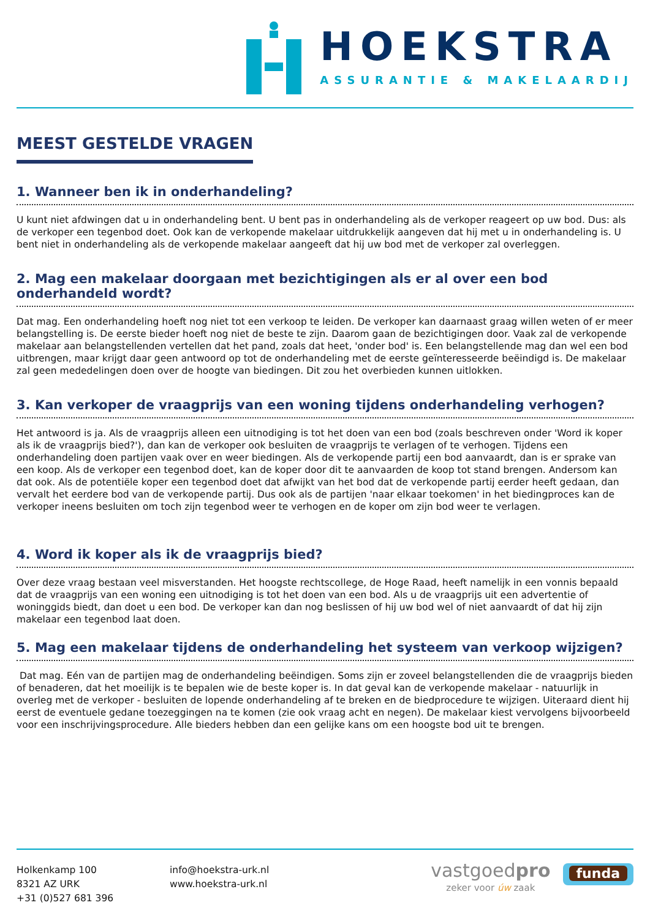HOEKSTRA
ASSURANTIE & MAKELAARDIJ
MEEST GESTELDE VRAGEN
1. Wanneer ben ik in onderhandeling?
U kunt niet afdwingen dat u in onderhandeling bent. U bent pas in onderhandeling als de verkoper reageert op uw bod. Dus: als de verkoper een tegenbod doet. Ook kan de verkopende makelaar uitdrukkelijk aangeven dat hij met u in onderhandeling is. U bent niet in onderhandeling als de verkopende makelaar aangeeft dat hij uw bod met de verkoper zal overleggen.
2. Mag een makelaar doorgaan met bezichtigingen als er al over een bod onderhandeld wordt?
Dat mag. Een onderhandeling hoeft nog niet tot een verkoop te leiden. De verkoper kan daarnaast graag willen weten of er meer belangstelling is. De eerste bieder hoeft nog niet de beste te zijn. Daarom gaan de bezichtigingen door. Vaak zal de verkopende makelaar aan belangstellenden vertellen dat het pand, zoals dat heet, 'onder bod' is. Een belangstellende mag dan wel een bod uitbrengen, maar krijgt daar geen antwoord op tot de onderhandeling met de eerste geïnteresseerde beëindigd is. De makelaar zal geen mededelingen doen over de hoogte van biedingen. Dit zou het overbieden kunnen uitlokken.
3. Kan verkoper de vraagprijs van een woning tijdens onderhandeling verhogen?
Het antwoord is ja. Als de vraagprijs alleen een uitnodiging is tot het doen van een bod (zoals beschreven onder 'Word ik koper als ik de vraagprijs bied?'), dan kan de verkoper ook besluiten de vraagprijs te verlagen of te verhogen. Tijdens een onderhandeling doen partijen vaak over en weer biedingen. Als de verkopende partij een bod aanvaardt, dan is er sprake van een koop. Als de verkoper een tegenbod doet, kan de koper door dit te aanvaarden de koop tot stand brengen. Andersom kan dat ook. Als de potentiële koper een tegenbod doet dat afwijkt van het bod dat de verkopende partij eerder heeft gedaan, dan vervalt het eerdere bod van de verkopende partij. Dus ook als de partijen 'naar elkaar toekomen' in het biedingproces kan de verkoper ineens besluiten om toch zijn tegenbod weer te verhogen en de koper om zijn bod weer te verlagen.
4. Word ik koper als ik de vraagprijs bied?
Over deze vraag bestaan veel misverstanden. Het hoogste rechtscollege, de Hoge Raad, heeft namelijk in een vonnis bepaald dat de vraagprijs van een woning een uitnodiging is tot het doen van een bod. Als u de vraagprijs uit een advertentie of woninggids biedt, dan doet u een bod. De verkoper kan dan nog beslissen of hij uw bod wel of niet aanvaardt of dat hij zijn makelaar een tegenbod laat doen.
5. Mag een makelaar tijdens de onderhandeling het systeem van verkoop wijzigen?
Dat mag. Eén van de partijen mag de onderhandeling beëindigen. Soms zijn er zoveel belangstellenden die de vraagprijs bieden of benaderen, dat het moeilijk is te bepalen wie de beste koper is. In dat geval kan de verkopende makelaar - natuurlijk in overleg met de verkoper - besluiten de lopende onderhandeling af te breken en de biedprocedure te wijzigen. Uiteraard dient hij eerst de eventuele gedane toezeggingen na te komen (zie ook vraag acht en negen). De makelaar kiest vervolgens bijvoorbeeld voor een inschrijvingsprocedure. Alle bieders hebben dan een gelijke kans om een hoogste bod uit te brengen.
Holkenkamp 100
8321 AZ URK
+31 (0)527 681 396
info@hoekstra-urk.nl
www.hoekstra-urk.nl
vastgoedpro
zeker voor úw zaak
funda